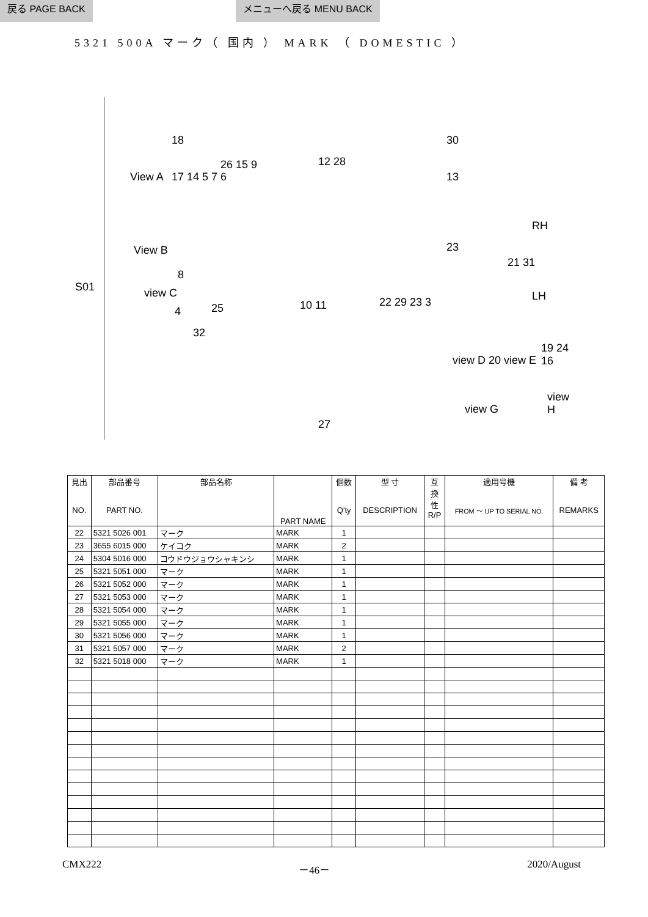戻る PAGE BACK メニューへ戻る MENU BACK
5321 500A マーク（ 国内 ） MARK （ DOMESTIC ）
S01
View A
18
View B
17 14 5 7 6
view C
8
26 15 9 12 28
30
13
23
RH
21 31
LH
10 11 22 29 23 3
4 25
32
view D 20 view E
19 24 16
view G
view H
27
| 見出 NO. | 部品番号 PART NO. | 部品名称 | PART NAME | 個数 Q'ty | 型 寸 DESCRIPTION | 互 換 性 R/P | 適用号機 FROM ～ UP TO SERIAL NO. | 備 考 REMARKS |
| --- | --- | --- | --- | --- | --- | --- | --- | --- |
| 22 | 5321 5026 001 | マーク | MARK | 1 | | | | |
| 23 | 3655 6015 000 | ケイコク | MARK | 2 | | | | |
| 24 | 5304 5016 000 | コウドウジョウシャキンシ | MARK | 1 | | | | |
| 25 | 5321 5051 000 | マーク | MARK | 1 | | | | |
| 26 | 5321 5052 000 | マーク | MARK | 1 | | | | |
| 27 | 5321 5053 000 | マーク | MARK | 1 | | | | |
| 28 | 5321 5054 000 | マーク | MARK | 1 | | | | |
| 29 | 5321 5055 000 | マーク | MARK | 1 | | | | |
| 30 | 5321 5056 000 | マーク | MARK | 1 | | | | |
| 31 | 5321 5057 000 | マーク | MARK | 2 | | | | |
| 32 | 5321 5018 000 | マーク | MARK | 1 | | | | |
CMX222 －46－ 2020/August